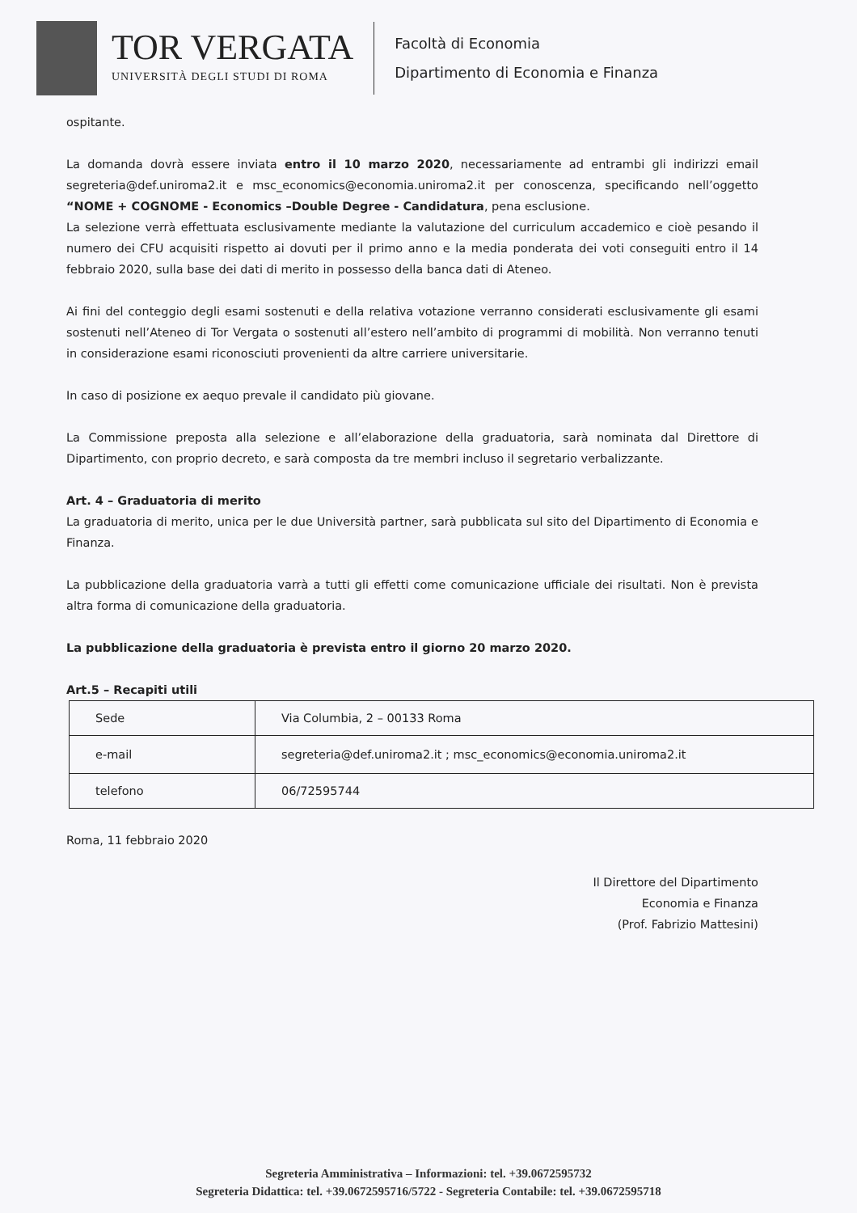TOR VERGATA
UNIVERSITÀ DEGLI STUDI DI ROMA
Facoltà di Economia
Dipartimento di Economia e Finanza
ospitante.
La domanda dovrà essere inviata entro il 10 marzo 2020, necessariamente ad entrambi gli indirizzi email segreteria@def.uniroma2.it e msc_economics@economia.uniroma2.it per conoscenza, specificando nell’oggetto “NOME + COGNOME - Economics –Double Degree - Candidatura, pena esclusione.
La selezione verrà effettuata esclusivamente mediante la valutazione del curriculum accademico e cioè pesando il numero dei CFU acquisiti rispetto ai dovuti per il primo anno e la media ponderata dei voti conseguiti entro il 14 febbraio 2020, sulla base dei dati di merito in possesso della banca dati di Ateneo.
Ai fini del conteggio degli esami sostenuti e della relativa votazione verranno considerati esclusivamente gli esami sostenuti nell’Ateneo di Tor Vergata o sostenuti all’estero nell’ambito di programmi di mobilità. Non verranno tenuti in considerazione esami riconosciuti provenienti da altre carriere universitarie.
In caso di posizione ex aequo prevale il candidato più giovane.
La Commissione preposta alla selezione e all’elaborazione della graduatoria, sarà nominata dal Direttore di Dipartimento, con proprio decreto, e sarà composta da tre membri incluso il segretario verbalizzante.
Art. 4 – Graduatoria di merito
La graduatoria di merito, unica per le due Università partner, sarà pubblicata sul sito del Dipartimento di Economia e Finanza.
La pubblicazione della graduatoria varrà a tutti gli effetti come comunicazione ufficiale dei risultati. Non è prevista altra forma di comunicazione della graduatoria.
La pubblicazione della graduatoria è prevista entro il giorno 20 marzo 2020.
Art.5 – Recapiti utili
| Sede | Via Columbia, 2 – 00133 Roma |
| e-mail | segreteria@def.uniroma2.it ; msc_economics@economia.uniroma2.it |
| telefono | 06/72595744 |
Roma, 11 febbraio 2020
Il Direttore del Dipartimento
Economia e Finanza
(Prof. Fabrizio Mattesini)
Segreteria Amministrativa – Informazioni: tel. +39.0672595732
Segreteria Didattica: tel. +39.0672595716/5722 - Segreteria Contabile: tel. +39.0672595718